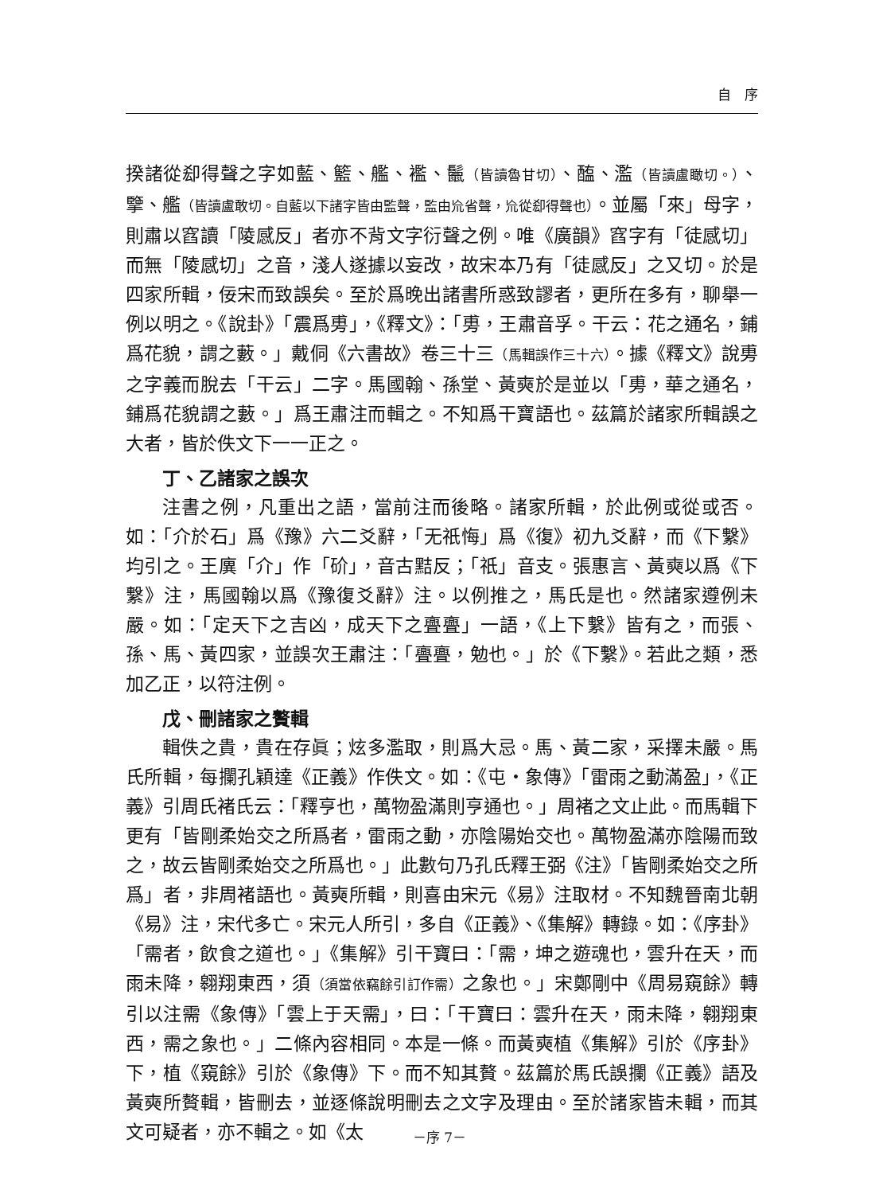自　序
揆諸從㕁得聲之字如藍、籃、艦、襤、鬛（皆讀魯甘切）、醢、濫（皆讀盧瞰切。）、擥、艦（皆讀盧敢切。自藍以下諸字皆由監聲，監由㠩省聲，㠩從㕁得聲也）。並屬「來」母字，則肅以窞讀「陵感反」者亦不背文字衍聲之例。唯《廣韻》窞字有「徒感切」而無「陵感切」之音，淺人遂據以妄改，故宋本乃有「徒感反」之又切。於是四家所輯，佞宋而致誤矣。至於爲晚出諸書所惑致謬者，更所在多有，聊舉一例以明之。《說卦》「震爲旉」，《釋文》：「旉，王肅音孚。干云：花之通名，鋪爲花貌，謂之藪。」戴侗《六書故》卷三十三（馬輯誤作三十六）。據《釋文》說旉之字義而脫去「干云」二字。馬國翰、孫堂、黃奭於是並以「旉，華之通名，鋪爲花貌謂之藪。」爲王肅注而輯之。不知爲干寶語也。茲篇於諸家所輯誤之大者，皆於佚文下一一正之。
丁、乙諸家之誤次
注書之例，凡重出之語，當前注而後略。諸家所輯，於此例或從或否。如：「介於石」爲《豫》六二爻辭，「无祇悔」爲《復》初九爻辭，而《下繫》均引之。王廙「介」作「砎」，音古黠反；「祇」音支。張惠言、黃奭以爲《下繫》注，馬國翰以爲《豫復爻辭》注。以例推之，馬氏是也。然諸家遵例未嚴。如：「定天下之吉凶，成天下之亹亹」一語，《上下繫》皆有之，而張、孫、馬、黃四家，並誤次王肅注：「亹亹，勉也。」於《下繫》。若此之類，悉加乙正，以符注例。
戊、刪諸家之贅輯
輯佚之貴，貴在存眞；炫多濫取，則爲大忌。馬、黃二家，采擇未嚴。馬氏所輯，每攔孔穎達《正義》作佚文。如：《屯・象傳》「雷雨之動滿盈」，《正義》引周氏褚氏云：「釋亨也，萬物盈滿則亨通也。」周褚之文止此。而馬輯下更有「皆剛柔始交之所爲者，雷雨之動，亦陰陽始交也。萬物盈滿亦陰陽而致之，故云皆剛柔始交之所爲也。」此數句乃孔氏釋王弼《注》「皆剛柔始交之所爲」者，非周褚語也。黃奭所輯，則喜由宋元《易》注取材。不知魏晉南北朝《易》注，宋代多亡。宋元人所引，多自《正義》、《集解》轉錄。如：《序卦》「需者，飲食之道也。」《集解》引干寶曰：「需，坤之遊魂也，雲升在天，而雨未降，翱翔東西，須（須當依竊餘引訂作需）之象也。」宋鄭剛中《周易窺餘》轉引以注需《象傳》「雲上于天需」，曰：「干寶曰：雲升在天，雨未降，翱翔東西，需之象也。」二條內容相同。本是一條。而黃奭植《集解》引於《序卦》下，植《窺餘》引於《象傳》下。而不知其贅。茲篇於馬氏誤攔《正義》語及黃奭所贅輯，皆刪去，並逐條說明刪去之文字及理由。至於諸家皆未輯，而其文可疑者，亦不輯之。如《太
－序 7－